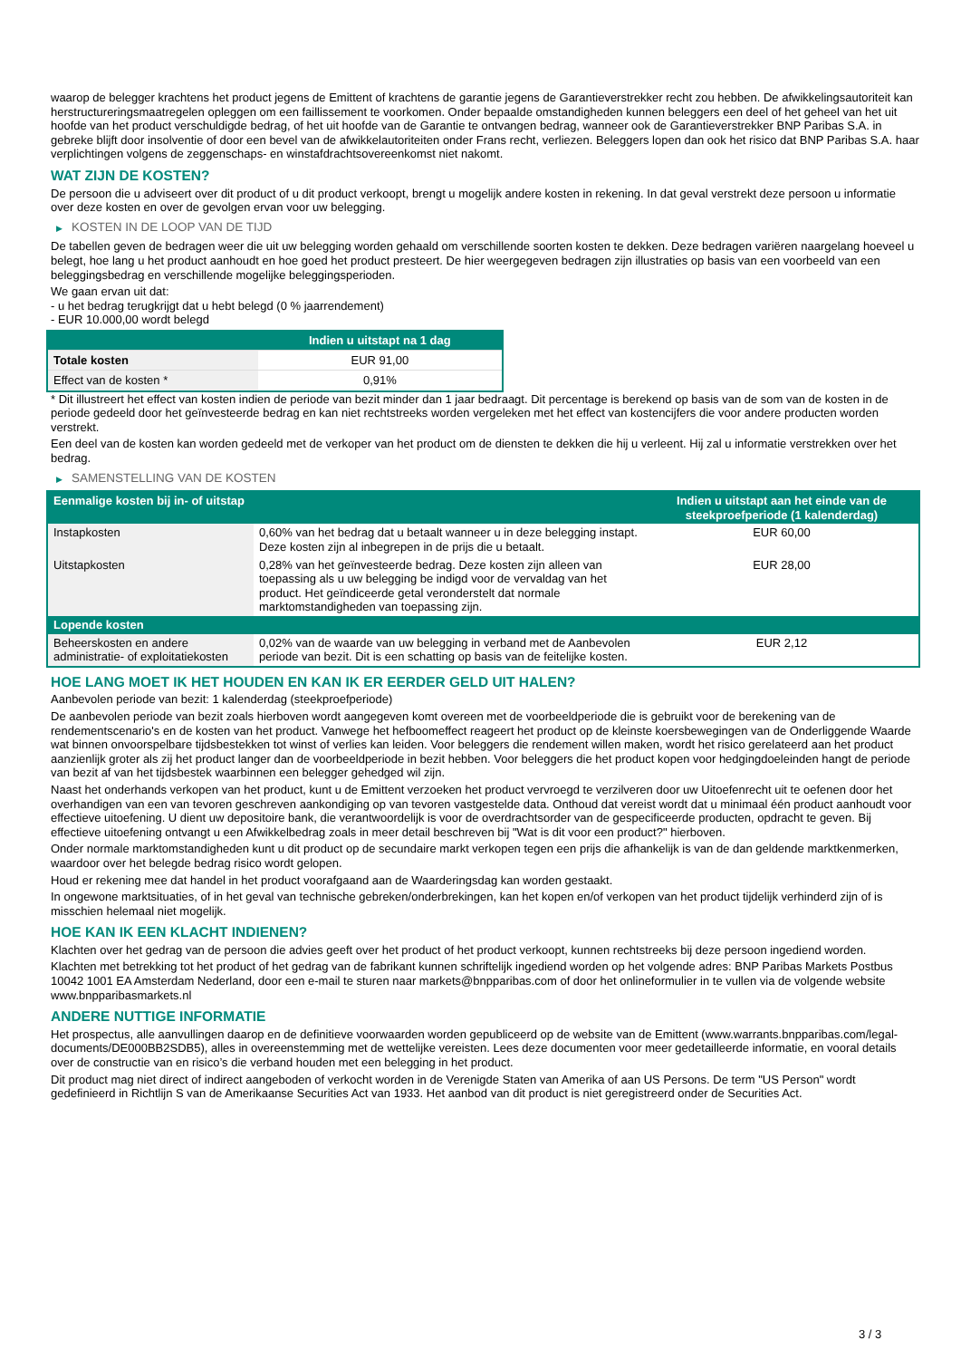waarop de belegger krachtens het product jegens de Emittent of krachtens de garantie jegens de Garantieverstrekker recht zou hebben. De afwikkelingsautoriteit kan herstructureringsmaatregelen opleggen om een faillissement te voorkomen. Onder bepaalde omstandigheden kunnen beleggers een deel of het geheel van het uit hoofde van het product verschuldigde bedrag, of het uit hoofde van de Garantie te ontvangen bedrag, wanneer ook de Garantieverstrekker BNP Paribas S.A. in gebreke blijft door insolventie of door een bevel van de afwikkelautoriteiten onder Frans recht, verliezen. Beleggers lopen dan ook het risico dat BNP Paribas S.A. haar verplichtingen volgens de zeggenschaps- en winstafdrachtsovereenkomst niet nakomt.
WAT ZIJN DE KOSTEN?
De persoon die u adviseert over dit product of u dit product verkoopt, brengt u mogelijk andere kosten in rekening. In dat geval verstrekt deze persoon u informatie over deze kosten en over de gevolgen ervan voor uw belegging.
▶ KOSTEN IN DE LOOP VAN DE TIJD
De tabellen geven de bedragen weer die uit uw belegging worden gehaald om verschillende soorten kosten te dekken. Deze bedragen variëren naargelang hoeveel u belegt, hoe lang u het product aanhoudt en hoe goed het product presteert. De hier weergegeven bedragen zijn illustraties op basis van een voorbeeld van een beleggingsbedrag en verschillende mogelijke beleggingsperioden.
We gaan ervan uit dat:
- u het bedrag terugkrijgt dat u hebt belegd (0 % jaarrendement)
- EUR 10.000,00 wordt belegd
| | Indien u uitstapt na 1 dag |
| --- | --- |
| Totale kosten | EUR 91,00 |
| Effect van de kosten * | 0,91% |
* Dit illustreert het effect van kosten indien de periode van bezit minder dan 1 jaar bedraagt. Dit percentage is berekend op basis van de som van de kosten in de periode gedeeld door het geïnvesteerde bedrag en kan niet rechtstreeks worden vergeleken met het effect van kostencijfers die voor andere producten worden verstrekt.
Een deel van de kosten kan worden gedeeld met de verkoper van het product om de diensten te dekken die hij u verleent. Hij zal u informatie verstrekken over het bedrag.
▶ SAMENSTELLING VAN DE KOSTEN
| Eenmalige kosten bij in- of uitstap | | Indien u uitstapt aan het einde van de steekproefperiode (1 kalenderdag) |
| --- | --- | --- |
| Instapkosten | 0,60% van het bedrag dat u betaalt wanneer u in deze belegging instapt. Deze kosten zijn al inbegrepen in de prijs die u betaalt. | EUR 60,00 |
| Uitstapkosten | 0,28% van het geïnvesteerde bedrag. Deze kosten zijn alleen van toepassing als u uw belegging be indigd voor de vervaldag van het product. Het geïndiceerde getal veronderstelt dat normale marktomstandigheden van toepassing zijn. | EUR 28,00 |
| Lopende kosten | | |
| Beheerskosten en andere administratie- of exploitatiekosten | 0,02% van de waarde van uw belegging in verband met de Aanbevolen periode van bezit. Dit is een schatting op basis van de feitelijke kosten. | EUR 2,12 |
HOE LANG MOET IK HET HOUDEN EN KAN IK ER EERDER GELD UIT HALEN?
Aanbevolen periode van bezit: 1 kalenderdag (steekproefperiode)
De aanbevolen periode van bezit zoals hierboven wordt aangegeven komt overeen met de voorbeeldperiode die is gebruikt voor de berekening van de rendementscenario's en de kosten van het product. Vanwege het hefboomeffect reageert het product op de kleinste koersbewegingen van de Onderliggende Waarde wat binnen onvoorspelbare tijdsbestekken tot winst of verlies kan leiden. Voor beleggers die rendement willen maken, wordt het risico gerelateerd aan het product aanzienlijk groter als zij het product langer dan de voorbeeldperiode in bezit hebben. Voor beleggers die het product kopen voor hedgingdoeleinden hangt de periode van bezit af van het tijdsbestek waarbinnen een belegger gehedged wil zijn.
Naast het onderhands verkopen van het product, kunt u de Emittent verzoeken het product vervroegd te verzilveren door uw Uitoefenrecht uit te oefenen door het overhandigen van een van tevoren geschreven aankondiging op van tevoren vastgestelde data. Onthoud dat vereist wordt dat u minimaal één product aanhoudt voor effectieve uitoefening. U dient uw depositoire bank, die verantwoordelijk is voor de overdrachtsorder van de gespecificeerde producten, opdracht te geven. Bij effectieve uitoefening ontvangt u een Afwikkelbedrag zoals in meer detail beschreven bij "Wat is dit voor een product?" hierboven.
Onder normale marktomstandigheden kunt u dit product op de secundaire markt verkopen tegen een prijs die afhankelijk is van de dan geldende marktkenmerken, waardoor over het belegde bedrag risico wordt gelopen.
Houd er rekening mee dat handel in het product voorafgaand aan de Waarderingsdag kan worden gestaakt.
In ongewone marktsituaties, of in het geval van technische gebreken/onderbrekingen, kan het kopen en/of verkopen van het product tijdelijk verhinderd zijn of is misschien helemaal niet mogelijk.
HOE KAN IK EEN KLACHT INDIENEN?
Klachten over het gedrag van de persoon die advies geeft over het product of het product verkoopt, kunnen rechtstreeks bij deze persoon ingediend worden.
Klachten met betrekking tot het product of het gedrag van de fabrikant kunnen schriftelijk ingediend worden op het volgende adres: BNP Paribas Markets Postbus 10042 1001 EA Amsterdam Nederland, door een e-mail te sturen naar markets@bnpparibas.com of door het onlineformulier in te vullen via de volgende website www.bnpparibasmarkets.nl
ANDERE NUTTIGE INFORMATIE
Het prospectus, alle aanvullingen daarop en de definitieve voorwaarden worden gepubliceerd op de website van de Emittent (www.warrants.bnpparibas.com/legal-documents/DE000BB2SDB5), alles in overeenstemming met de wettelijke vereisten. Lees deze documenten voor meer gedetailleerde informatie, en vooral details over de constructie van en risico’s die verband houden met een belegging in het product.
Dit product mag niet direct of indirect aangeboden of verkocht worden in de Verenigde Staten van Amerika of aan US Persons. De term "US Person" wordt gedefinieerd in Richtlijn S van de Amerikaanse Securities Act van 1933. Het aanbod van dit product is niet geregistreerd onder de Securities Act.
3 / 3